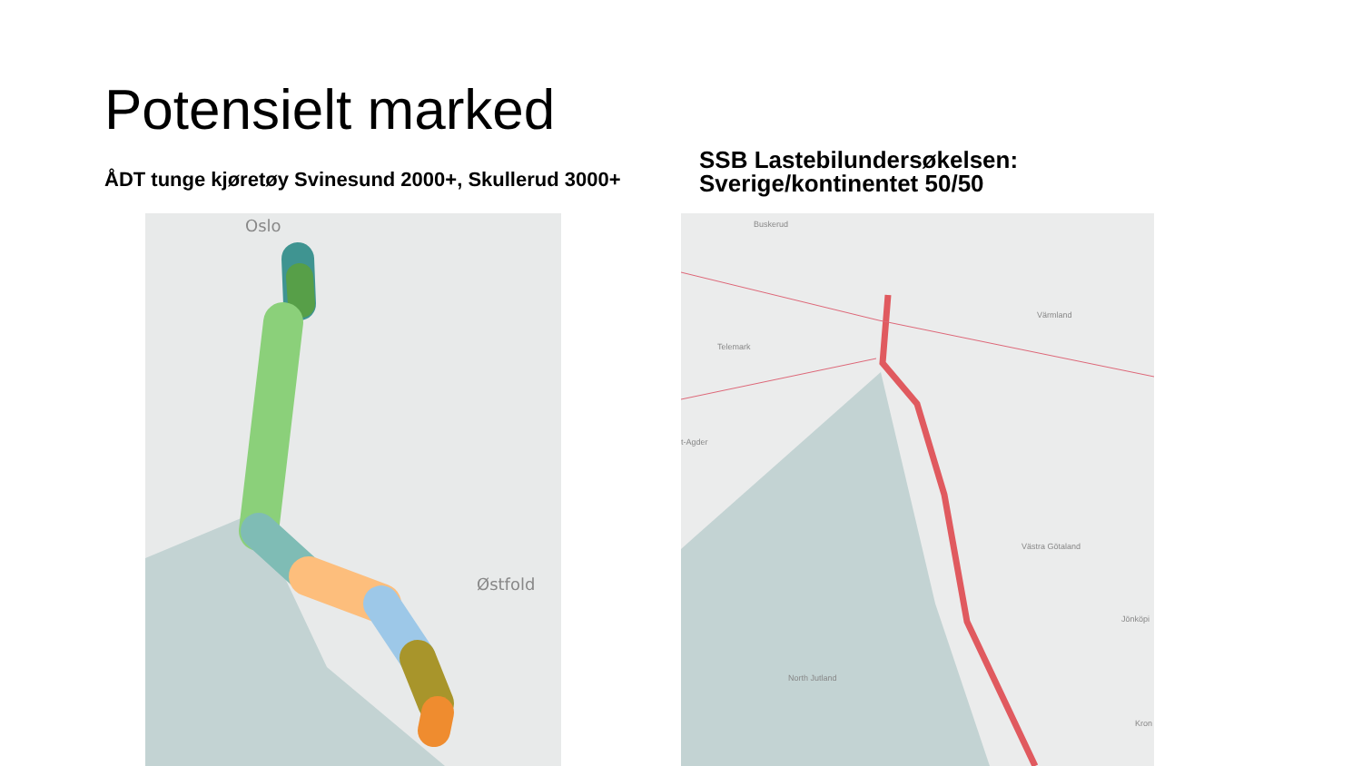Potensielt marked
ÅDT tunge kjøretøy Svinesund 2000+, Skullerud 3000+
SSB Lastebilundersøkelsen:
Sverige/kontinentet 50/50
Oslo
Østfold
Buskerud
Telemark
Värmland
t-Agder
Västra Götaland
Jönköpi
North Jutland
Kron